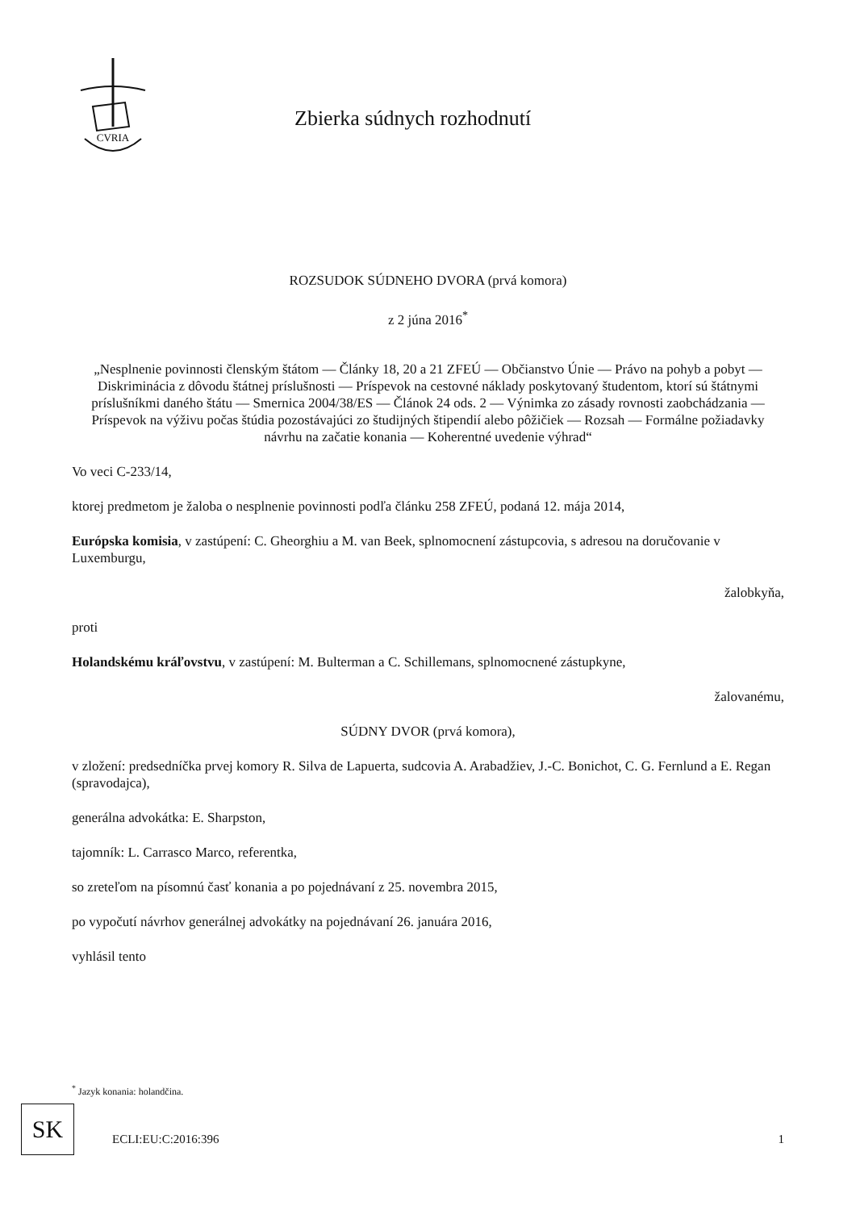CVRIA
Zbierka súdnych rozhodnutí
ROZSUDOK SÚDNEHO DVORA (prvá komora)
z 2 júna 2016<sup>*</sup>
„Nesplnenie povinnosti členským štátom — Články 18, 20 a 21 ZFEÚ — Občianstvo Únie — Právo na pohyb a pobyt — Diskriminácia z dôvodu štátnej príslušnosti — Príspevok na cestovné náklady poskytovaný študentom, ktorí sú štátnymi príslušníkmi daného štátu — Smernica 2004/38/ES — Článok 24 ods. 2 — Výnimka zo zásady rovnosti zaobchádzania — Príspevok na výživu počas štúdia pozostávajúci zo študijných štipendií alebo pôžičiek — Rozsah — Formálne požiadavky návrhu na začatie konania — Koherentné uvedenie výhrad“
Vo veci C-233/14,
ktorej predmetom je žaloba o nesplnenie povinnosti podľa článku 258 ZFEÚ, podaná 12. mája 2014,
Európska komisia, v zastúpení: C. Gheorghiu a M. van Beek, splnomocnení zástupcovia, s adresou na doručovanie v Luxemburgu,
žalobkyňa,
proti
Holandskému kráľovstvu, v zastúpení: M. Bulterman a C. Schillemans, splnomocnené zástupkyne,
žalovanému,
SÚDNY DVOR (prvá komora),
v zložení: predsedníčka prvej komory R. Silva de Lapuerta, sudcovia A. Arabadžiev, J.-C. Bonichot, C. G. Fernlund a E. Regan (spravodajca),
generálna advokátka: E. Sharpston,
tajomník: L. Carrasco Marco, referentka,
so zreteľom na písomnú časť konania a po pojednávaní z 25. novembra 2015,
po vypočutí návrhov generálnej advokátky na pojednávaní 26. januára 2016,
vyhlásil tento
<sup>*</sup> Jazyk konania: holandčina.
SK
ECLI:EU:C:2016:396 1